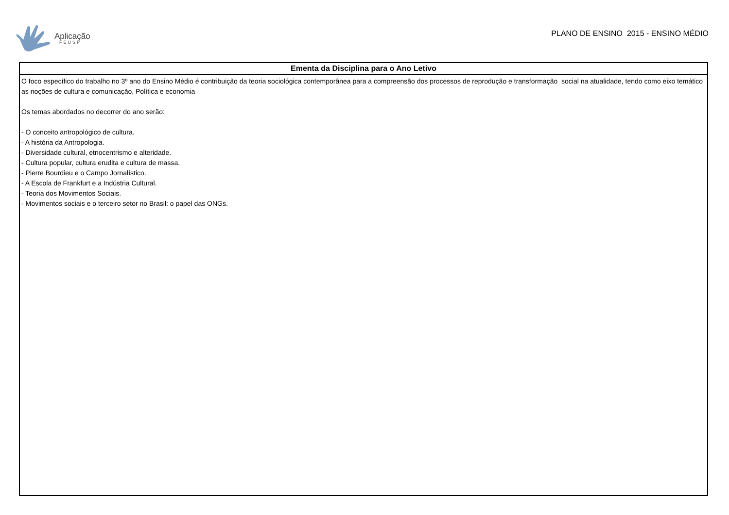Aplicação
FEUSP
PLANO DE ENSINO 2015 - ENSINO MÉDIO
| Ementa da Disciplina para o Ano Letivo |
| --- |
| O foco específico do trabalho no 3º ano do Ensino Médio é contribuição da teoria sociológica contemporânea para a compreensão dos processos de reprodução e transformação social na atualidade, tendo como eixo temático as noções de cultura e comunicação, Política e economia Os temas abordados no decorrer do ano serão: - O conceito antropológico de cultura. - A história da Antropologia. - Diversidade cultural, etnocentrismo e alteridade. - Cultura popular, cultura erudita e cultura de massa. - Pierre Bourdieu e o Campo Jornalístico. - A Escola de Frankfurt e a Indústria Cultural. - Teoria dos Movimentos Sociais. - Movimentos sociais e o terceiro setor no Brasil: o papel das ONGs. |